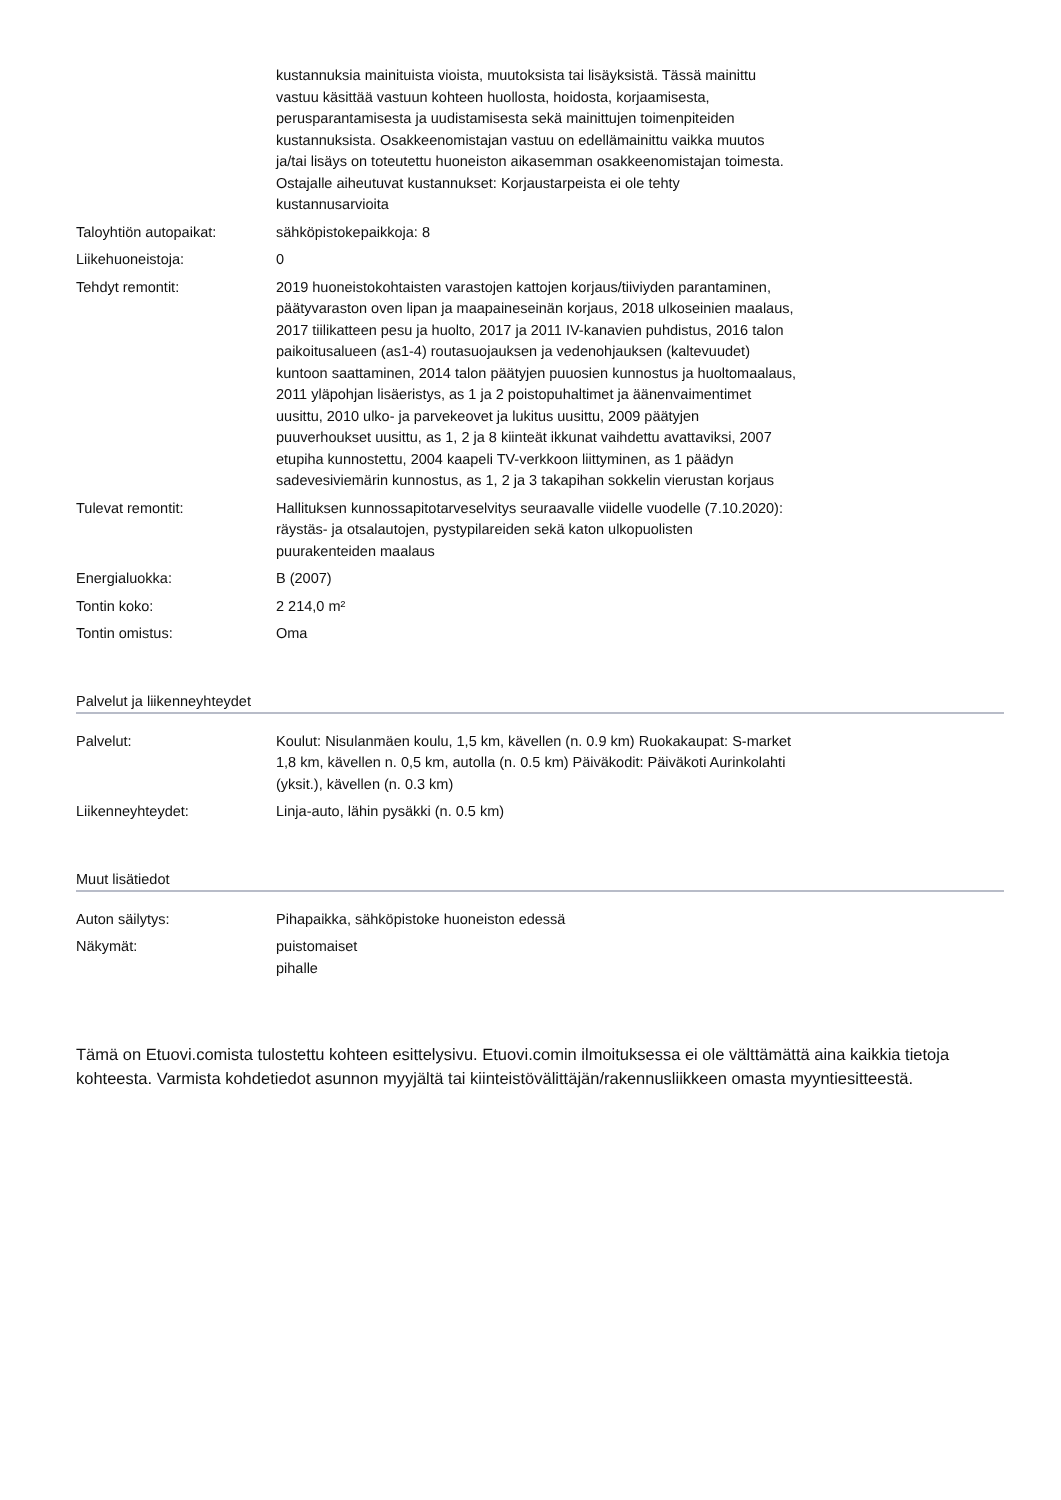| | kustannuksia mainituista vioista, muutoksista tai lisäyksistä. Tässä mainittu vastuu käsittää vastuun kohteen huollosta, hoidosta, korjaamisesta, perusparantamisesta ja uudistamisesta sekä mainittujen toimenpiteiden kustannuksista. Osakkeenomistajan vastuu on edellämainittu vaikka muutos ja/tai lisäys on toteutettu huoneiston aikasemman osakkeenomistajan toimesta. Ostajalle aiheutuvat kustannukset: Korjaustarpeista ei ole tehty kustannusarvioita |
| Taloyhtiön autopaikat: | sähköpistokepaikkoja: 8 |
| Liikehuoneistoja: | 0 |
| Tehdyt remontit: | 2019 huoneistokohtaisten varastojen kattojen korjaus/tiiviyden parantaminen, päätyvaraston oven lipan ja maapaineseinän korjaus, 2018 ulkoseinien maalaus, 2017 tiilikatteen pesu ja huolto, 2017 ja 2011 IV-kanavien puhdistus, 2016 talon paikoitusalueen (as1-4) routasuojauksen ja vedenohjauksen (kaltevuudet) kuntoon saattaminen, 2014 talon päätyjen puuosien kunnostus ja huoltomaalaus, 2011 yläpohjan lisäeristys, as 1 ja 2 poistopuhaltimet ja äänenvaimentimet uusittu, 2010 ulko- ja parvekeovet ja lukitus uusittu, 2009 päätyjen puuverhoukset uusittu, as 1, 2 ja 8 kiinteät ikkunat vaihdettu avattaviksi, 2007 etupiha kunnostettu, 2004 kaapeli TV-verkkoon liittyminen, as 1 päädyn sadevesiviemärin kunnostus, as 1, 2 ja 3 takapihan sokkelin vierustan korjaus |
| Tulevat remontit: | Hallituksen kunnossapitotarveselvitys seuraavalle viidelle vuodelle (7.10.2020): räystäs- ja otsalautojen, pystypilareiden sekä katon ulkopuolisten puurakenteiden maalaus |
| Energialuokka: | B (2007) |
| Tontin koko: | 2 214,0 m² |
| Tontin omistus: | Oma |
Palvelut ja liikenneyhteydet
| Palvelut: | Koulut: Nisulanmäen koulu, 1,5 km, kävellen (n. 0.9 km) Ruokakaupat: S-market 1,8 km, kävellen n. 0,5 km, autolla (n. 0.5 km) Päiväkodit: Päiväkoti Aurinkolahti (yksit.), kävellen (n. 0.3 km) |
| Liikenneyhteydet: | Linja-auto, lähin pysäkki (n. 0.5 km) |
Muut lisätiedot
| Auton säilytys: | Pihapaikka, sähköpistoke huoneiston edessä |
| Näkymät: | puistomaiset pihalle |
Tämä on Etuovi.comista tulostettu kohteen esittelysivu. Etuovi.comin ilmoituksessa ei ole välttämättä aina kaikkia tietoja kohteesta. Varmista kohdetiedot asunnon myyjältä tai kiinteistövälittäjän/rakennusliikkeen omasta myyntiesitteestä.